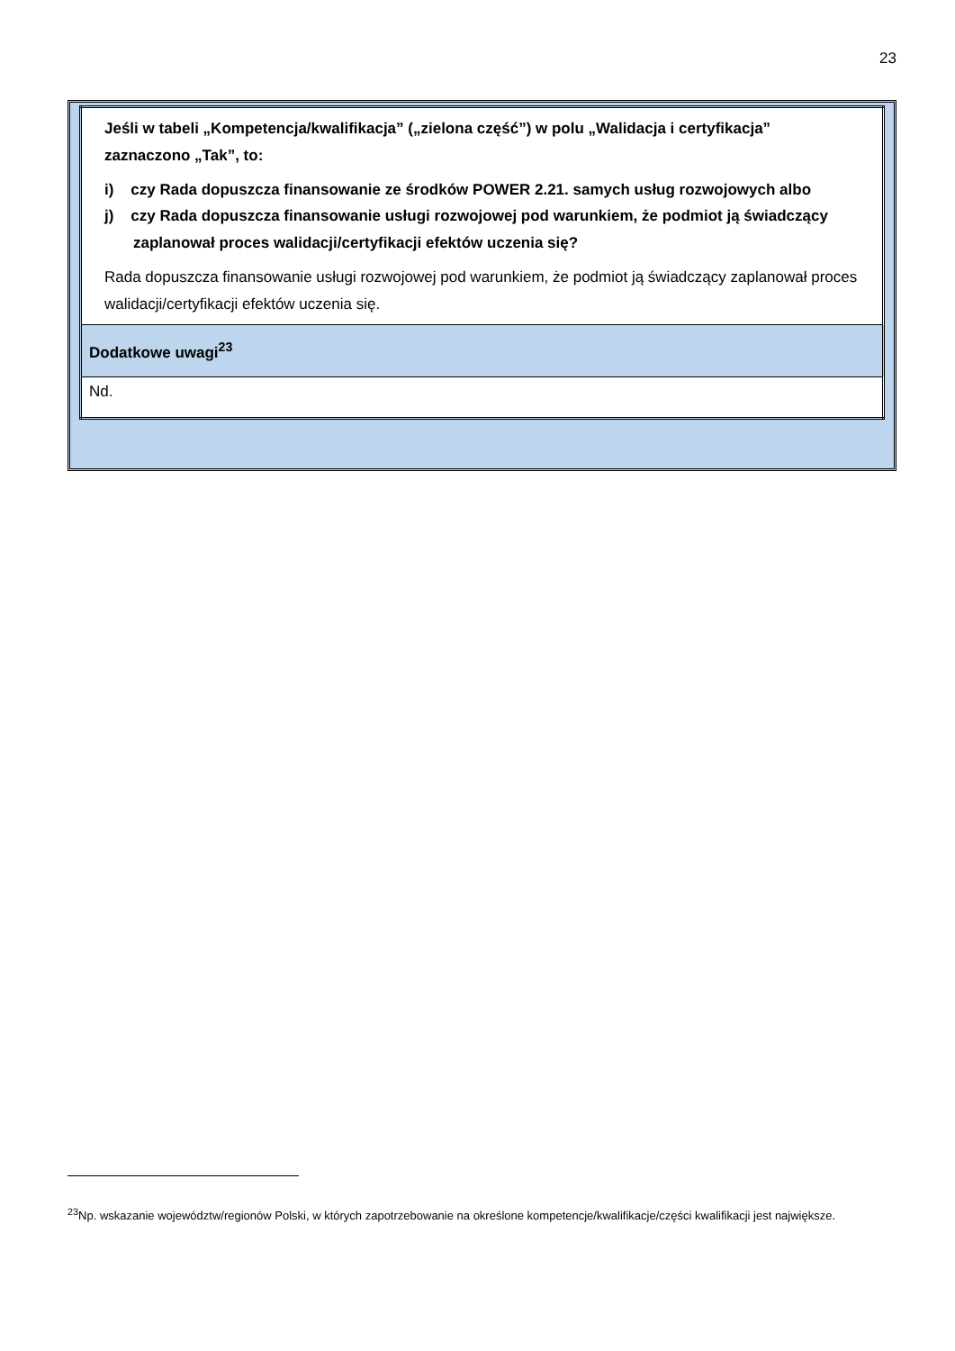23
| Jeśli w tabeli „Kompetencja/kwalifikacja” („zielona część”) w polu „Walidacja i certyfikacja” zaznaczono „Tak”, to: i) czy Rada dopuszcza finansowanie ze środków POWER 2.21. samych usług rozwojowych albo j) czy Rada dopuszcza finansowanie usługi rozwojowej pod warunkiem, że podmiot ją świadczący zaplanował proces walidacji/certyfikacji efektów uczenia się? Rada dopuszcza finansowanie usługi rozwojowej pod warunkiem, że podmiot ją świadczący zaplanował proces walidacji/certyfikacji efektów uczenia się. |
| Dodatkowe uwagi<sup>23</sup> |
| Nd. |
<sup>23</sup> Np. wskazanie województw/regionów Polski, w których zapotrzebowanie na określone kompetencje/kwalifikacje/części kwalifikacji jest największe.